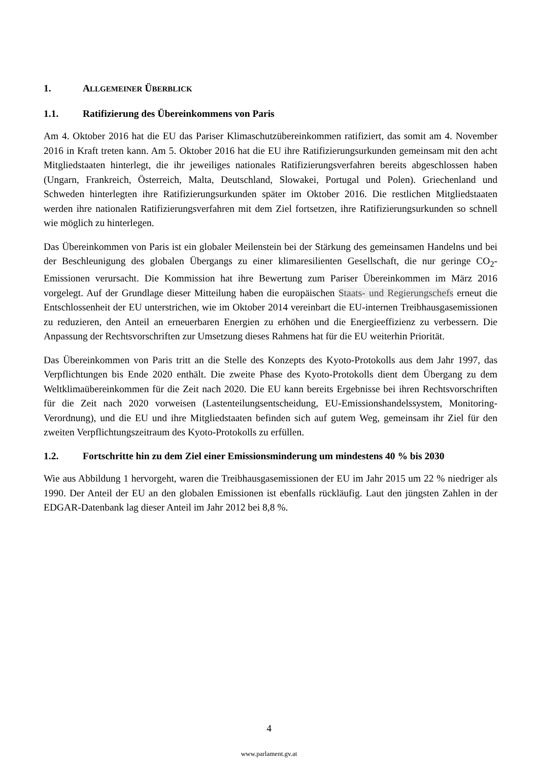1. ALLGEMEINER ÜBERBLICK
1.1. Ratifizierung des Übereinkommens von Paris
Am 4. Oktober 2016 hat die EU das Pariser Klimaschutzübereinkommen ratifiziert, das somit am 4. November 2016 in Kraft treten kann. Am 5. Oktober 2016 hat die EU ihre Ratifizierungsurkunden gemeinsam mit den acht Mitgliedstaaten hinterlegt, die ihr jeweiliges nationales Ratifizierungsverfahren bereits abgeschlossen haben (Ungarn, Frankreich, Österreich, Malta, Deutschland, Slowakei, Portugal und Polen). Griechenland und Schweden hinterlegten ihre Ratifizierungsurkunden später im Oktober 2016. Die restlichen Mitgliedstaaten werden ihre nationalen Ratifizierungsverfahren mit dem Ziel fortsetzen, ihre Ratifizierungsurkunden so schnell wie möglich zu hinterlegen.
Das Übereinkommen von Paris ist ein globaler Meilenstein bei der Stärkung des gemeinsamen Handelns und bei der Beschleunigung des globalen Übergangs zu einer klimaresilienten Gesellschaft, die nur geringe CO<sub>2</sub>-Emissionen verursacht. Die Kommission hat ihre Bewertung zum Pariser Übereinkommen im März 2016 vorgelegt. Auf der Grundlage dieser Mitteilung haben die europäischen Staats- und Regierungschefs erneut die Entschlossenheit der EU unterstrichen, wie im Oktober 2014 vereinbart die EU-internen Treibhausgasemissionen zu reduzieren, den Anteil an erneuerbaren Energien zu erhöhen und die Energieeffizienz zu verbessern. Die Anpassung der Rechtsvorschriften zur Umsetzung dieses Rahmens hat für die EU weiterhin Priorität.
Das Übereinkommen von Paris tritt an die Stelle des Konzepts des Kyoto-Protokolls aus dem Jahr 1997, das Verpflichtungen bis Ende 2020 enthält. Die zweite Phase des Kyoto-Protokolls dient dem Übergang zu dem Weltklimaübereinkommen für die Zeit nach 2020. Die EU kann bereits Ergebnisse bei ihren Rechtsvorschriften für die Zeit nach 2020 vorweisen (Lastenteilungsentscheidung, EU-Emissionshandelssystem, Monitoring-Verordnung), und die EU und ihre Mitgliedstaaten befinden sich auf gutem Weg, gemeinsam ihr Ziel für den zweiten Verpflichtungszeitraum des Kyoto-Protokolls zu erfüllen.
1.2. Fortschritte hin zu dem Ziel einer Emissionsminderung um mindestens 40 % bis 2030
Wie aus Abbildung 1 hervorgeht, waren die Treibhausgasemissionen der EU im Jahr 2015 um 22 % niedriger als 1990. Der Anteil der EU an den globalen Emissionen ist ebenfalls rückläufig. Laut den jüngsten Zahlen in der EDGAR-Datenbank lag dieser Anteil im Jahr 2012 bei 8,8 %.
4
www.parlament.gv.at